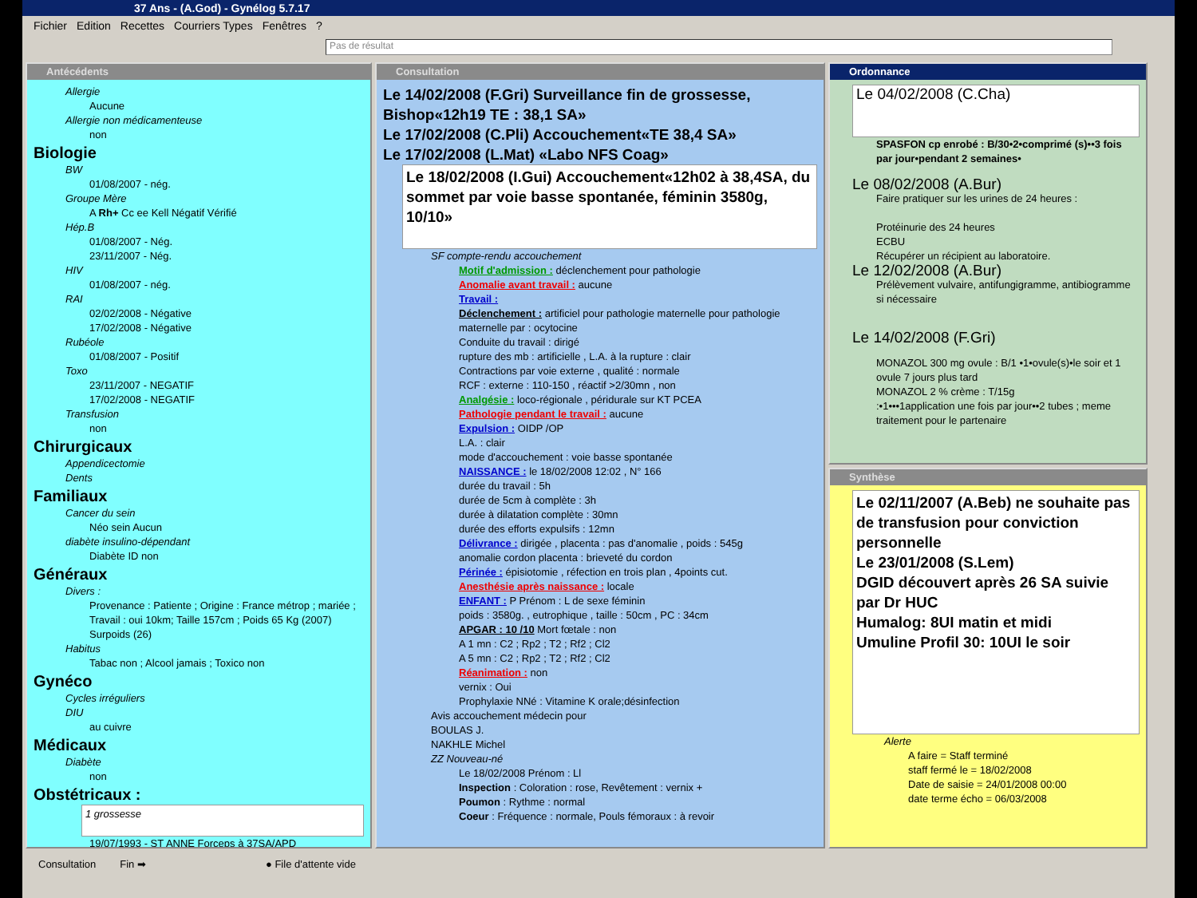37 Ans - (A.God) - Gynélog 5.7.17
Fichier Edition Recettes Courriers Types Fenêtres?
Pas de résultat
Antécédents
Allergie
Aucune
Allergie non médicamenteuse
non
Biologie
BW
01/08/2007 - nég.
Groupe Mère
A Rh+ Cc ee Kell Négatif Vérifié
Hép.B
01/08/2007 - Nég.
23/11/2007 - Nég.
HIV
01/08/2007 - nég.
RAI
02/02/2008 - Négative
17/02/2008 - Négative
Rubéole
01/08/2007 - Positif
Toxo
23/11/2007 - NEGATIF
17/02/2008 - NEGATIF
Transfusion
non
Chirurgicaux
Appendicectomie
Dents
Familiaux
Cancer du sein
Néo sein Aucun
diabète insulino-dépendant
Diabète ID non
Généraux
Divers :
Provenance : Patiente ; Origine : France métrop ; mariée ; Travail : oui 10km; Taille 157cm ; Poids 65 Kg (2007) Surpoids (26)
Habitus
Tabac non ; Alcool jamais ; Toxico non
Gynéco
Cycles irréguliers
DIU
au cuivre
Médicaux
Diabète
non
Obstétricaux :
1 grossesse
19/07/1993 - ST ANNE Forceps à 37SA/APD
Consultation
Le 14/02/2008 (F.Gri) Surveillance fin de grossesse, Bishop«12h19 TE : 38,1 SA»
Le 17/02/2008 (C.Pli) Accouchement«TE 38,4 SA»
Le 17/02/2008 (L.Mat) «Labo NFS Coag»
Le 18/02/2008 (I.Gui) Accouchement«12h02 à 38,4SA, du sommet par voie basse spontanée, féminin 3580g, 10/10»
SF compte-rendu accouchement
Motif d'admission : déclenchement pour pathologie
Anomalie avant travail : aucune
Travail :
Déclenchement : artificiel pour pathologie maternelle pour pathologie maternelle par : ocytocine
Conduite du travail : dirigé
rupture des mb : artificielle , L.A. à la rupture : clair
Contractions par voie externe , qualité : normale
RCF : externe : 110-150 , réactif >2/30mn , non
Analgésie : loco-régionale , péridurale sur KT PCEA
Pathologie pendant le travail : aucune
Expulsion : OIDP /OP
L.A. : clair
mode d'accouchement : voie basse spontanée
NAISSANCE : le 18/02/2008 12:02 , N° 166
durée du travail : 5h
durée de 5cm à complète : 3h
durée à dilatation complète : 30mn
durée des efforts expulsifs : 12mn
Délivrance : dirigée , placenta : pas d'anomalie , poids : 545g
anomalie cordon placenta : brieveté du cordon
Périnée : épisiotomie , réfection en trois plan , 4points cut.
Anesthésie après naissance : locale
ENFANT : P Prénom : L de sexe féminin
poids : 3580g. , eutrophique , taille : 50cm , PC : 34cm
APGAR : 10 /10 Mort fœtale : non
A 1 mn : C2 ; Rp2 ; T2 ; Rf2 ; Cl2
A 5 mn : C2 ; Rp2 ; T2 ; Rf2 ; Cl2
Réanimation : non
vernix : Oui
Prophylaxie NNé : Vitamine K orale;désinfection
Avis accouchement médecin pour
BOULAS J.
NAKHLE Michel
ZZ Nouveau-né
Le 18/02/2008 Prénom : Ll
Inspection : Coloration : rose, Revêtement : vernix +
Poumon : Rythme : normal
Coeur : Fréquence : normale, Pouls fémoraux : à revoir
Ordonnance
Le 04/02/2008 (C.Cha)
SPASFON cp enrobé : B/30•2•comprimé (s)••3 fois par jour•pendant 2 semaines•
Le 08/02/2008 (A.Bur)
Faire pratiquer sur les urines de 24 heures :
Protéinurie des 24 heures
ECBU
Récupérer un récipient au laboratoire.
Le 12/02/2008 (A.Bur)
Prélèvement vulvaire, antifungigramme, antibiogramme si nécessaire
Le 14/02/2008 (F.Gri)
MONAZOL 300 mg ovule : B/1 •1•ovule(s)•le soir et 1 ovule 7 jours plus tard
MONAZOL 2 % crème : T/15g
:•1•••1application une fois par jour••2 tubes ; meme traitement pour le partenaire
Synthèse
Le 02/11/2007 (A.Beb) ne souhaite pas de transfusion pour conviction personnelle
Le 23/01/2008 (S.Lem)
DGID découvert après 26 SA suivie par Dr HUC
Humalog: 8UI matin et midi
Umuline Profil 30: 10UI le soir
Alerte
A faire = Staff terminé
staff fermé le = 18/02/2008
Date de saisie = 24/01/2008 00:00
date terme écho = 06/03/2008
Consultation Fin ➡ ● File d'attente vide